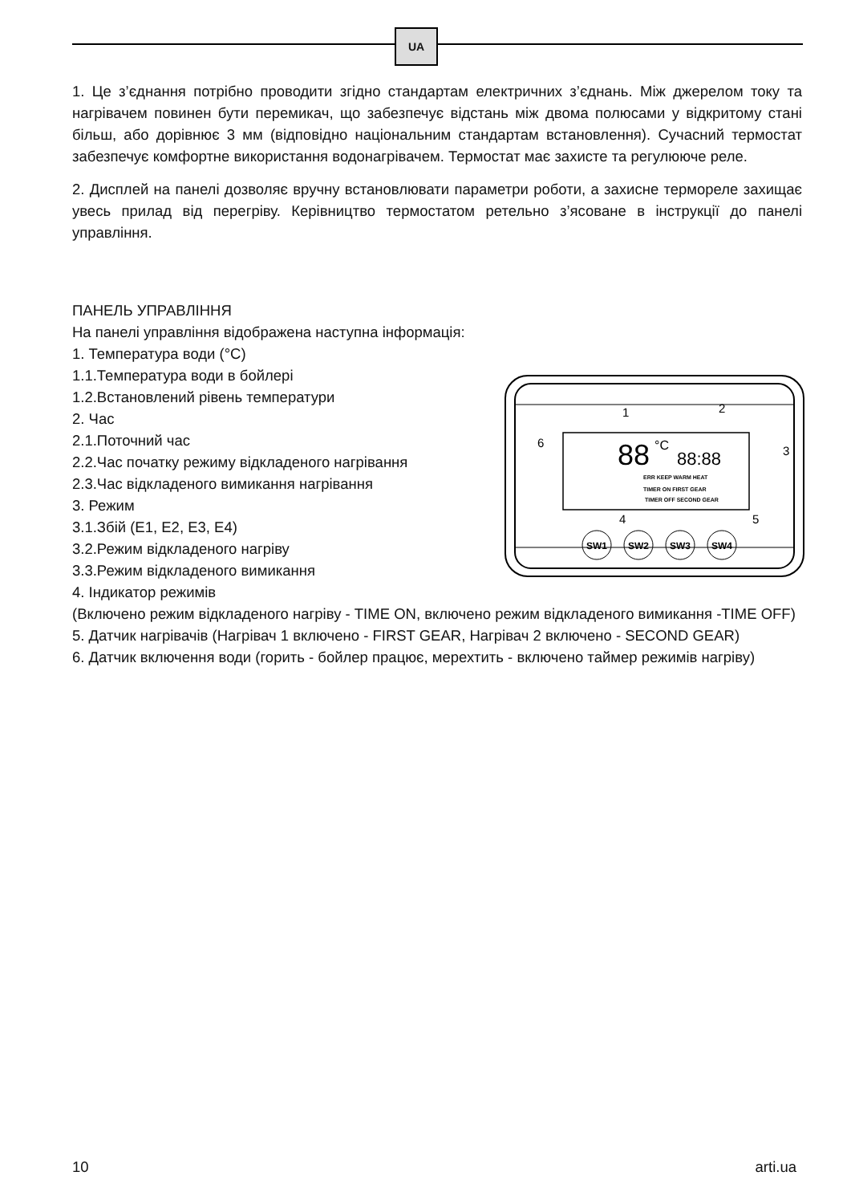UA
1. Це з’єднання потрібно проводити згідно стандартам електричних з’єднань. Між джерелом току та нагрівачем повинен бути перемикач, що забезпечує відстань між двома полюсами у відкритому стані більш, або дорівнює 3 мм (відповідно національним стандартам встановлення). Сучасний термостат забезпечує комфортне використання водонагрівачем. Термостат має захисте та регулююче реле.
2. Дисплей на панелі дозволяє вручну встановлювати параметри роботи, а захисне термореле захищає увесь прилад від перегріву. Керівництво термостатом ретельно з’ясоване в інструкції до панелі управління.
ПАНЕЛЬ УПРАВЛІННЯ
На панелі управління відображена наступна інформація:
1. Температура води (°C)
88
°C
88:88
ERR KEEP WARM HEAT
TIMER ON FIRST GEAR
TIMER OFF SECOND GEAR
1
2
3
4
5
6
SW1
SW2
SW3
SW4
1.1.Температура води в бойлері
1.2.Встановлений рівень температури
2. Час
2.1.Поточний час
2.2.Час початку режиму відкладеного нагрівання
2.3.Час відкладеного вимикання нагрівання
3. Режим
3.1.Збій (E1, E2, E3, E4)
3.2.Режим відкладеного нагріву
3.3.Режим відкладеного вимикання
4. Індикатор режимів
(Включено режим відкладеного нагріву - TIME ON, включено режим відкладеного вимикання -TIME OFF)
5. Датчик нагрівачів (Нагрівач 1 включено - FIRST GEAR, Нагрівач 2 включено - SECOND GEAR)
6. Датчик включення води (горить - бойлер працює, мерехтить - включено таймер режимів нагріву)
10 arti.ua